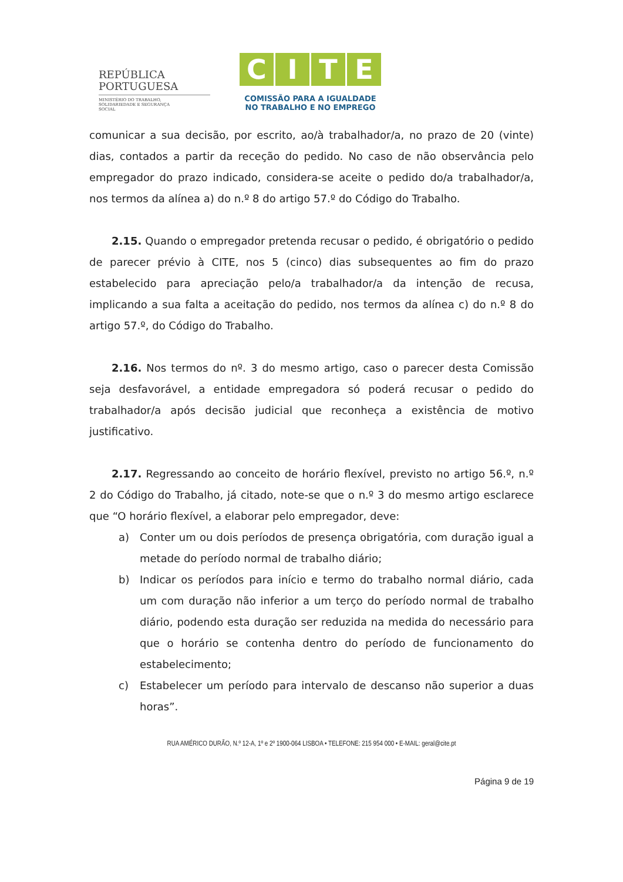REPÚBLICA
PORTUGUESA
MINISTÉRIO DO TRABALHO,
SOLIDARIEDADE E SEGURANÇA
SOCIAL
CITE
COMISSÃO PARA A IGUALDADE
NO TRABALHO E NO EMPREGO
comunicar a sua decisão, por escrito, ao/à trabalhador/a, no prazo de 20 (vinte) dias, contados a partir da receção do pedido. No caso de não observância pelo empregador do prazo indicado, considera-se aceite o pedido do/a trabalhador/a, nos termos da alínea a) do n.º 8 do artigo 57.º do Código do Trabalho.
2.15. Quando o empregador pretenda recusar o pedido, é obrigatório o pedido de parecer prévio à CITE, nos 5 (cinco) dias subsequentes ao fim do prazo estabelecido para apreciação pelo/a trabalhador/a da intenção de recusa, implicando a sua falta a aceitação do pedido, nos termos da alínea c) do n.º 8 do artigo 57.º, do Código do Trabalho.
2.16. Nos termos do nº. 3 do mesmo artigo, caso o parecer desta Comissão seja desfavorável, a entidade empregadora só poderá recusar o pedido do trabalhador/a após decisão judicial que reconheça a existência de motivo justificativo.
2.17. Regressando ao conceito de horário flexível, previsto no artigo 56.º, n.º 2 do Código do Trabalho, já citado, note-se que o n.º 3 do mesmo artigo esclarece que “O horário flexível, a elaborar pelo empregador, deve:
a) Conter um ou dois períodos de presença obrigatória, com duração igual a metade do período normal de trabalho diário;
b) Indicar os períodos para início e termo do trabalho normal diário, cada um com duração não inferior a um terço do período normal de trabalho diário, podendo esta duração ser reduzida na medida do necessário para que o horário se contenha dentro do período de funcionamento do estabelecimento;
c) Estabelecer um período para intervalo de descanso não superior a duas horas”.
RUA AMÉRICO DURÃO, N.º 12-A, 1º e 2º 1900-064 LISBOA • TELEFONE: 215 954 000 • E-MAIL: geral@cite.pt
Página 9 de 19